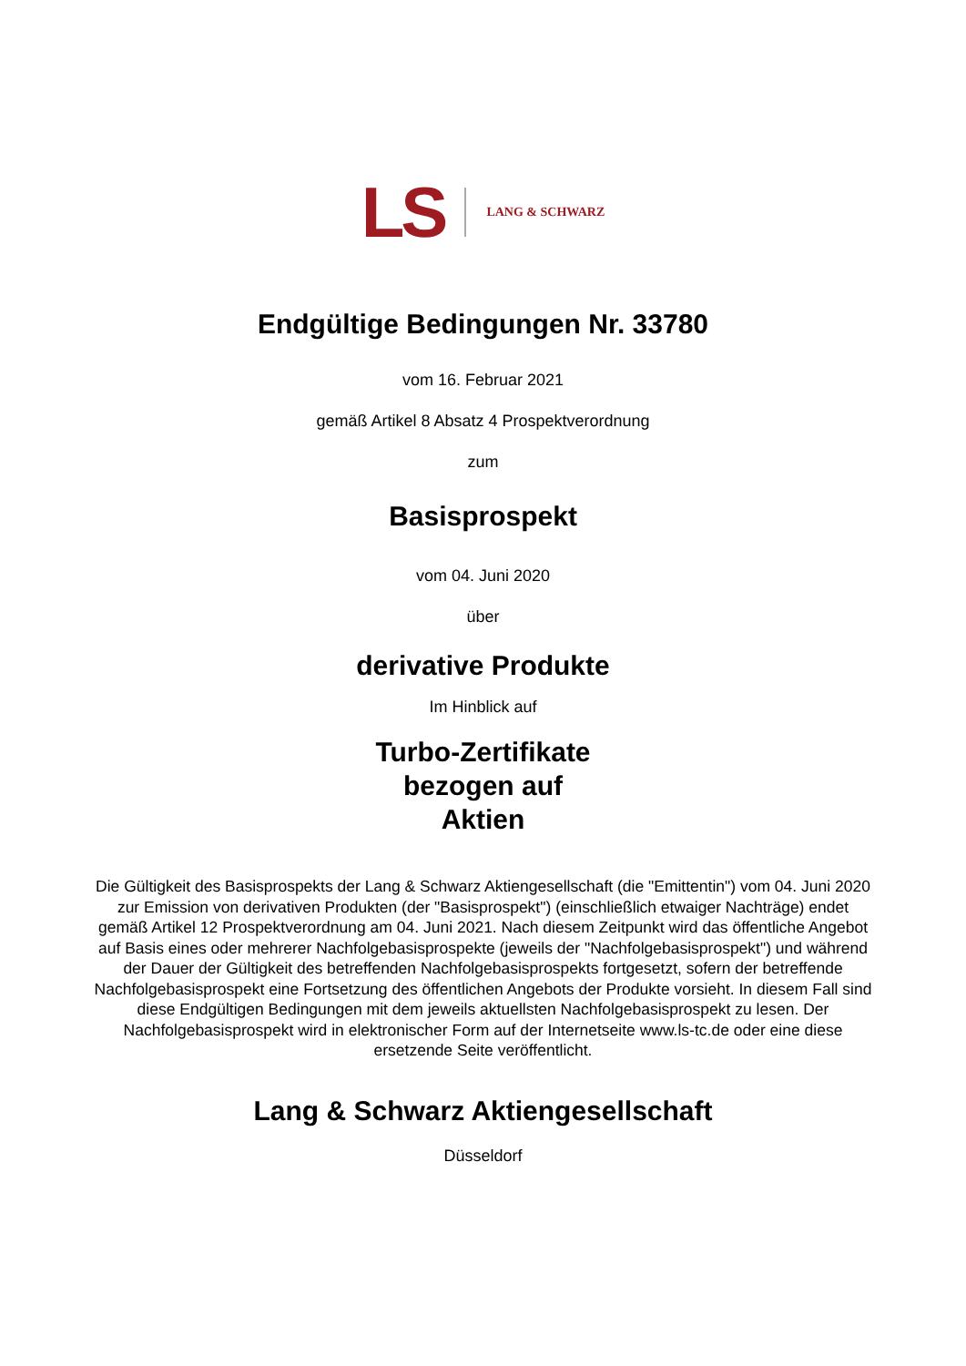LS
LANG & SCHWARZ
Endgültige Bedingungen Nr. 33780
vom 16. Februar 2021
gemäß Artikel 8 Absatz 4 Prospektverordnung
zum
Basisprospekt
vom 04. Juni 2020
über
derivative Produkte
Im Hinblick auf
Turbo-Zertifikate
bezogen auf
Aktien
Die Gültigkeit des Basisprospekts der Lang & Schwarz Aktiengesellschaft (die "Emittentin") vom 04. Juni 2020 zur Emission von derivativen Produkten (der "Basisprospekt") (einschließlich etwaiger Nachträge) endet gemäß Artikel 12 Prospektverordnung am 04. Juni 2021. Nach diesem Zeitpunkt wird das öffentliche Angebot auf Basis eines oder mehrerer Nachfolgebasisprospekte (jeweils der "Nachfolgebasisprospekt") und während der Dauer der Gültigkeit des betreffenden Nachfolgebasisprospekts fortgesetzt, sofern der betreffende Nachfolgebasisprospekt eine Fortsetzung des öffentlichen Angebots der Produkte vorsieht. In diesem Fall sind diese Endgültigen Bedingungen mit dem jeweils aktuellsten Nachfolgebasisprospekt zu lesen. Der Nachfolgebasisprospekt wird in elektronischer Form auf der Internetseite www.ls-tc.de oder eine diese ersetzende Seite veröffentlicht.
Lang & Schwarz Aktiengesellschaft
Düsseldorf